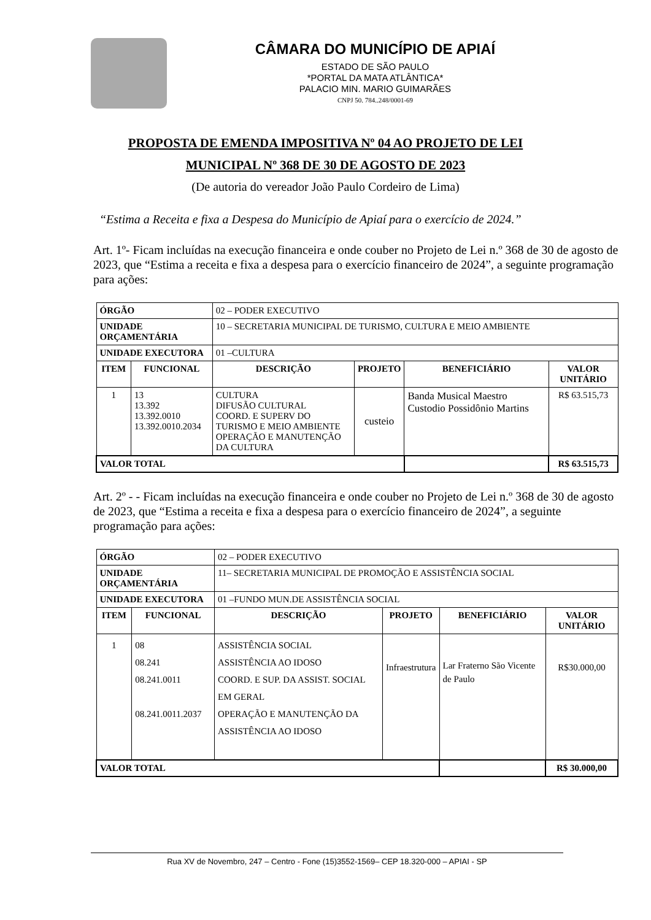CÂMARA DO MUNICÍPIO DE APIAÍ
ESTADO DE SÃO PAULO
*PORTAL DA MATA ATLÂNTICA*
PALACIO MIN. MARIO GUIMARÃES
CNPJ 50. 784..248/0001-69
PROPOSTA DE EMENDA IMPOSITIVA Nº 04 AO PROJETO DE LEI
MUNICIPAL Nº 368 DE 30 DE AGOSTO DE 2023
(De autoria do vereador João Paulo Cordeiro de Lima)
“Estima a Receita e fixa a Despesa do Município de Apiaí para o exercício de 2024.”
Art. 1º- Ficam incluídas na execução financeira e onde couber no Projeto de Lei n.º 368 de 30 de agosto de 2023, que “Estima a receita e fixa a despesa para o exercício financeiro de 2024”, a seguinte programação para ações:
| ÓRGÃO | | 02 – PODER EXECUTIVO | | | |
| UNIDADE ORÇAMENTÁRIA | | 10 – SECRETARIA MUNICIPAL DE TURISMO, CULTURA E MEIO AMBIENTE | | | |
| UNIDADE EXECUTORA | | 01 –CULTURA | | | |
| ITEM | FUNCIONAL | DESCRIÇÃO | PROJETO | BENEFICIÁRIO | VALOR UNITÁRIO |
| 1 | 13 13.392 13.392.0010 13.392.0010.2034 | CULTURA DIFUSÃO CULTURAL COORD. E SUPERV DO TURISMO E MEIO AMBIENTE OPERAÇÃO E MANUTENÇÃO DA CULTURA | custeio | Banda Musical Maestro Custodio Possidônio Martins | R$ 63.515,73 |
| VALOR TOTAL | | | | | R$ 63.515,73 |
Art. 2º - - Ficam incluídas na execução financeira e onde couber no Projeto de Lei n.º 368 de 30 de agosto de 2023, que “Estima a receita e fixa a despesa para o exercício financeiro de 2024”, a seguinte programação para ações:
| ÓRGÃO | | 02 – PODER EXECUTIVO | | | |
| UNIDADE ORÇAMENTÁRIA | | 11– SECRETARIA MUNICIPAL DE PROMOÇÃO E ASSISTÊNCIA SOCIAL | | | |
| UNIDADE EXECUTORA | | 01 –FUNDO MUN.DE ASSISTÊNCIA SOCIAL | | | |
| ITEM | FUNCIONAL | DESCRIÇÃO | PROJETO | BENEFICIÁRIO | VALOR UNITÁRIO |
| 1 | 08 08.241 08.241.0011 08.241.0011.2037 | ASSISTÊNCIA SOCIAL ASSISTÊNCIA AO IDOSO COORD. E SUP. DA ASSIST. SOCIAL EM GERAL OPERAÇÃO E MANUTENÇÃO DA ASSISTÊNCIA AO IDOSO | Infraestrutura | Lar Fraterno São Vicente de Paulo | R$30.000,00 |
| VALOR TOTAL | | | | | R$ 30.000,00 |
Rua XV de Novembro, 247 – Centro - Fone (15)3552-1569– CEP 18.320-000 – APIAI - SP